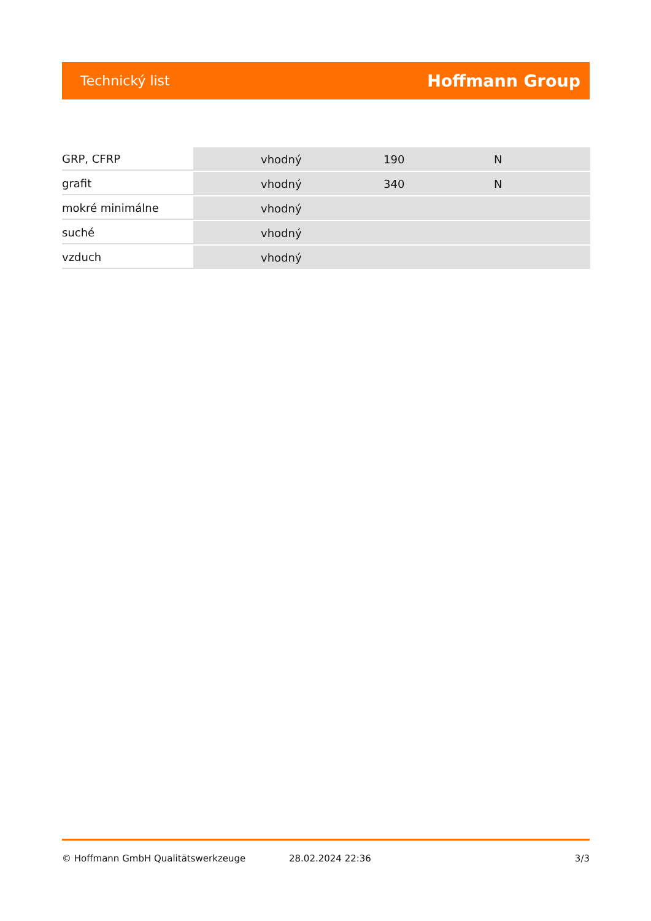Technický list Hoffmann Group
| GRP, CFRP | vhodný | 190 | N |
| grafit | vhodný | 340 | N |
| mokré minimálne | vhodný | | |
| suché | vhodný | | |
| vzduch | vhodný | | |
© Hoffmann GmbH Qualitätswerkzeuge 28.02.2024 22:36 3/3